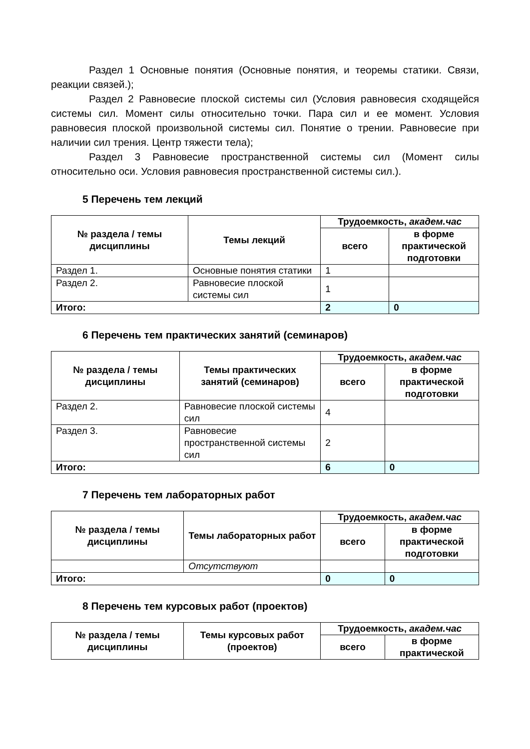Раздел 1 Основные понятия (Основные понятия, и теоремы статики. Связи, реакции связей.);
Раздел 2 Равновесие плоской системы сил (Условия равновесия сходящейся системы сил. Момент силы относительно точки. Пара сил и ее момент. Условия равновесия плоской произвольной системы сил. Понятие о трении. Равновесие при наличии сил трения. Центр тяжести тела);
Раздел 3 Равновесие пространственной системы сил (Момент силы относительно оси. Условия равновесия пространственной системы сил.).
5 Перечень тем лекций
| № раздела / темы дисциплины | Темы лекций | Трудоемкость, академ.час | |
| --- | --- | --- | --- |
| | | всего | в форме практической подготовки |
| Раздел 1. | Основные понятия статики | 1 | |
| Раздел 2. | Равновесие плоской системы сил | 1 | |
| Итого: | | 2 | 0 |
6 Перечень тем практических занятий (семинаров)
| № раздела / темы дисциплины | Темы практических занятий (семинаров) | Трудоемкость, академ.час | |
| --- | --- | --- | --- |
| | | всего | в форме практической подготовки |
| Раздел 2. | Равновесие плоской системы сил | 4 | |
| Раздел 3. | Равновесие пространственной системы сил | 2 | |
| Итого: | | 6 | 0 |
7 Перечень тем лабораторных работ
| № раздела / темы дисциплины | Темы лабораторных работ | Трудоемкость, академ.час | |
| --- | --- | --- | --- |
| | | всего | в форме практической подготовки |
| | Отсутствуют | | |
| Итого: | | 0 | 0 |
8 Перечень тем курсовых работ (проектов)
| № раздела / темы дисциплины | Темы курсовых работ (проектов) | Трудоемкость, академ.час | |
| --- | --- | --- | --- |
| | | всего | в форме практической |